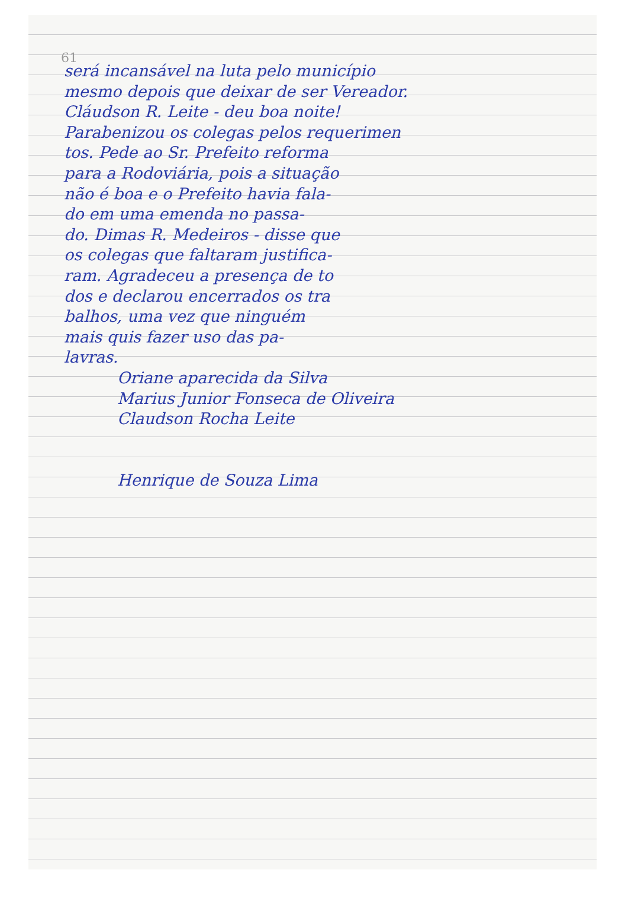61
será incansável na luta pelo município
mesmo depois que deixar de ser Vereador.
Cláudson R. Leite - deu boa noite!
Parabenizou os colegas pelos requerimen
tos. Pede ao Sr. Prefeito reforma
para a Rodoviária, pois a situação
não é boa e o Prefeito havia fala-
do em uma emenda no passa-
do. Dimas R. Medeiros - disse que
os colegas que faltaram justifica-
ram. Agradeceu a presença de to
dos e declarou encerrados os tra
balhos, uma vez que ninguém
mais quis fazer uso das pa-
lavras.
Oriane aparecida da Silva
Marius Junior Fonseca de Oliveira
Claudson Rocha Leite
Henrique de Souza Lima